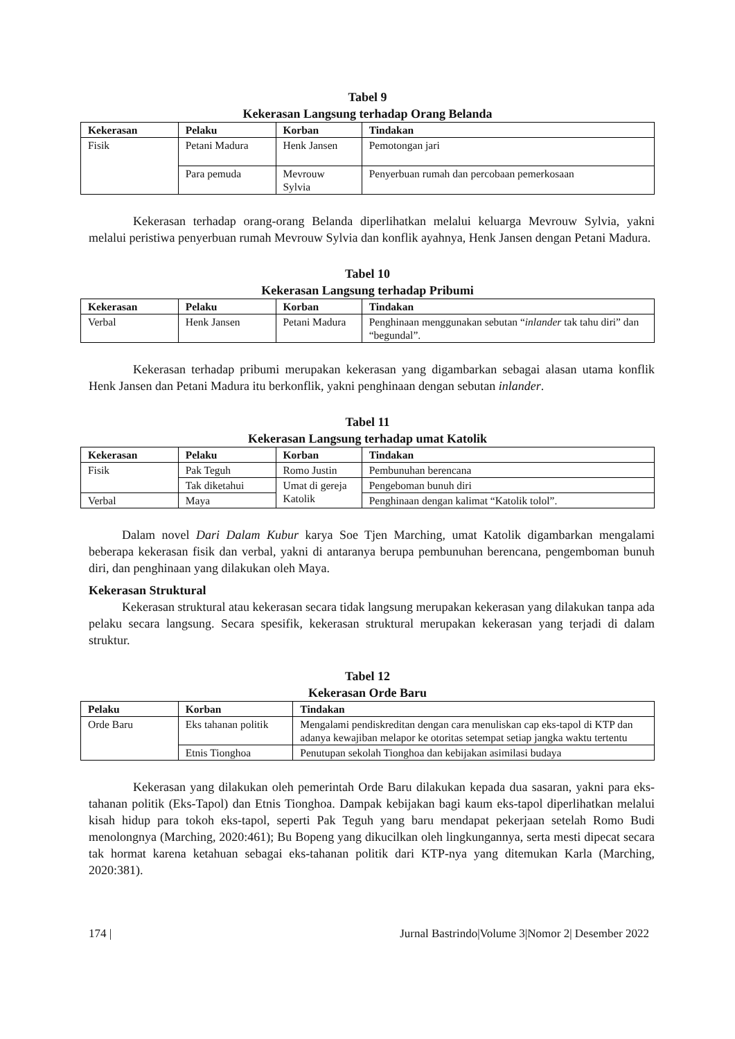Tabel 9
Kekerasan Langsung terhadap Orang Belanda
| Kekerasan | Pelaku | Korban | Tindakan |
| --- | --- | --- | --- |
| Fisik | Petani Madura | Henk Jansen | Pemotongan jari |
| | Para pemuda | Mevrouw Sylvia | Penyerbuan rumah dan percobaan pemerkosaan |
Kekerasan terhadap orang-orang Belanda diperlihatkan melalui keluarga Mevrouw Sylvia, yakni melalui peristiwa penyerbuan rumah Mevrouw Sylvia dan konflik ayahnya, Henk Jansen dengan Petani Madura.
Tabel 10
Kekerasan Langsung terhadap Pribumi
| Kekerasan | Pelaku | Korban | Tindakan |
| --- | --- | --- | --- |
| Verbal | Henk Jansen | Petani Madura | Penghinaan menggunakan sebutan “ inlander tak tahu diri” dan “begundal”. |
Kekerasan terhadap pribumi merupakan kekerasan yang digambarkan sebagai alasan utama konflik Henk Jansen dan Petani Madura itu berkonflik, yakni penghinaan dengan sebutan inlander.
Tabel 11
Kekerasan Langsung terhadap umat Katolik
| Kekerasan | Pelaku | Korban | Tindakan |
| --- | --- | --- | --- |
| Fisik | Pak Teguh | Romo Justin | Pembunuhan berencana |
| | Tak diketahui | Umat di gereja Katolik | Pengeboman bunuh diri |
| Verbal | Maya | | Penghinaan dengan kalimat “Katolik tolol”. |
Dalam novel Dari Dalam Kubur karya Soe Tjen Marching, umat Katolik digambarkan mengalami beberapa kekerasan fisik dan verbal, yakni di antaranya berupa pembunuhan berencana, pengemboman bunuh diri, dan penghinaan yang dilakukan oleh Maya.
Kekerasan Struktural
Kekerasan struktural atau kekerasan secara tidak langsung merupakan kekerasan yang dilakukan tanpa ada pelaku secara langsung. Secara spesifik, kekerasan struktural merupakan kekerasan yang terjadi di dalam struktur.
Tabel 12
Kekerasan Orde Baru
| Pelaku | Korban | Tindakan |
| --- | --- | --- |
| Orde Baru | Eks tahanan politik | Mengalami pendiskreditan dengan cara menuliskan cap eks-tapol di KTP dan adanya kewajiban melapor ke otoritas setempat setiap jangka waktu tertentu |
| | Etnis Tionghoa | Penutupan sekolah Tionghoa dan kebijakan asimilasi budaya |
Kekerasan yang dilakukan oleh pemerintah Orde Baru dilakukan kepada dua sasaran, yakni para eks-tahanan politik (Eks-Tapol) dan Etnis Tionghoa. Dampak kebijakan bagi kaum eks-tapol diperlihatkan melalui kisah hidup para tokoh eks-tapol, seperti Pak Teguh yang baru mendapat pekerjaan setelah Romo Budi menolongnya (Marching, 2020:461); Bu Bopeng yang dikucilkan oleh lingkungannya, serta mesti dipecat secara tak hormat karena ketahuan sebagai eks-tahanan politik dari KTP-nya yang ditemukan Karla (Marching, 2020:381).
174 | Jurnal Bastrindo|Volume 3|Nomor 2| Desember 2022